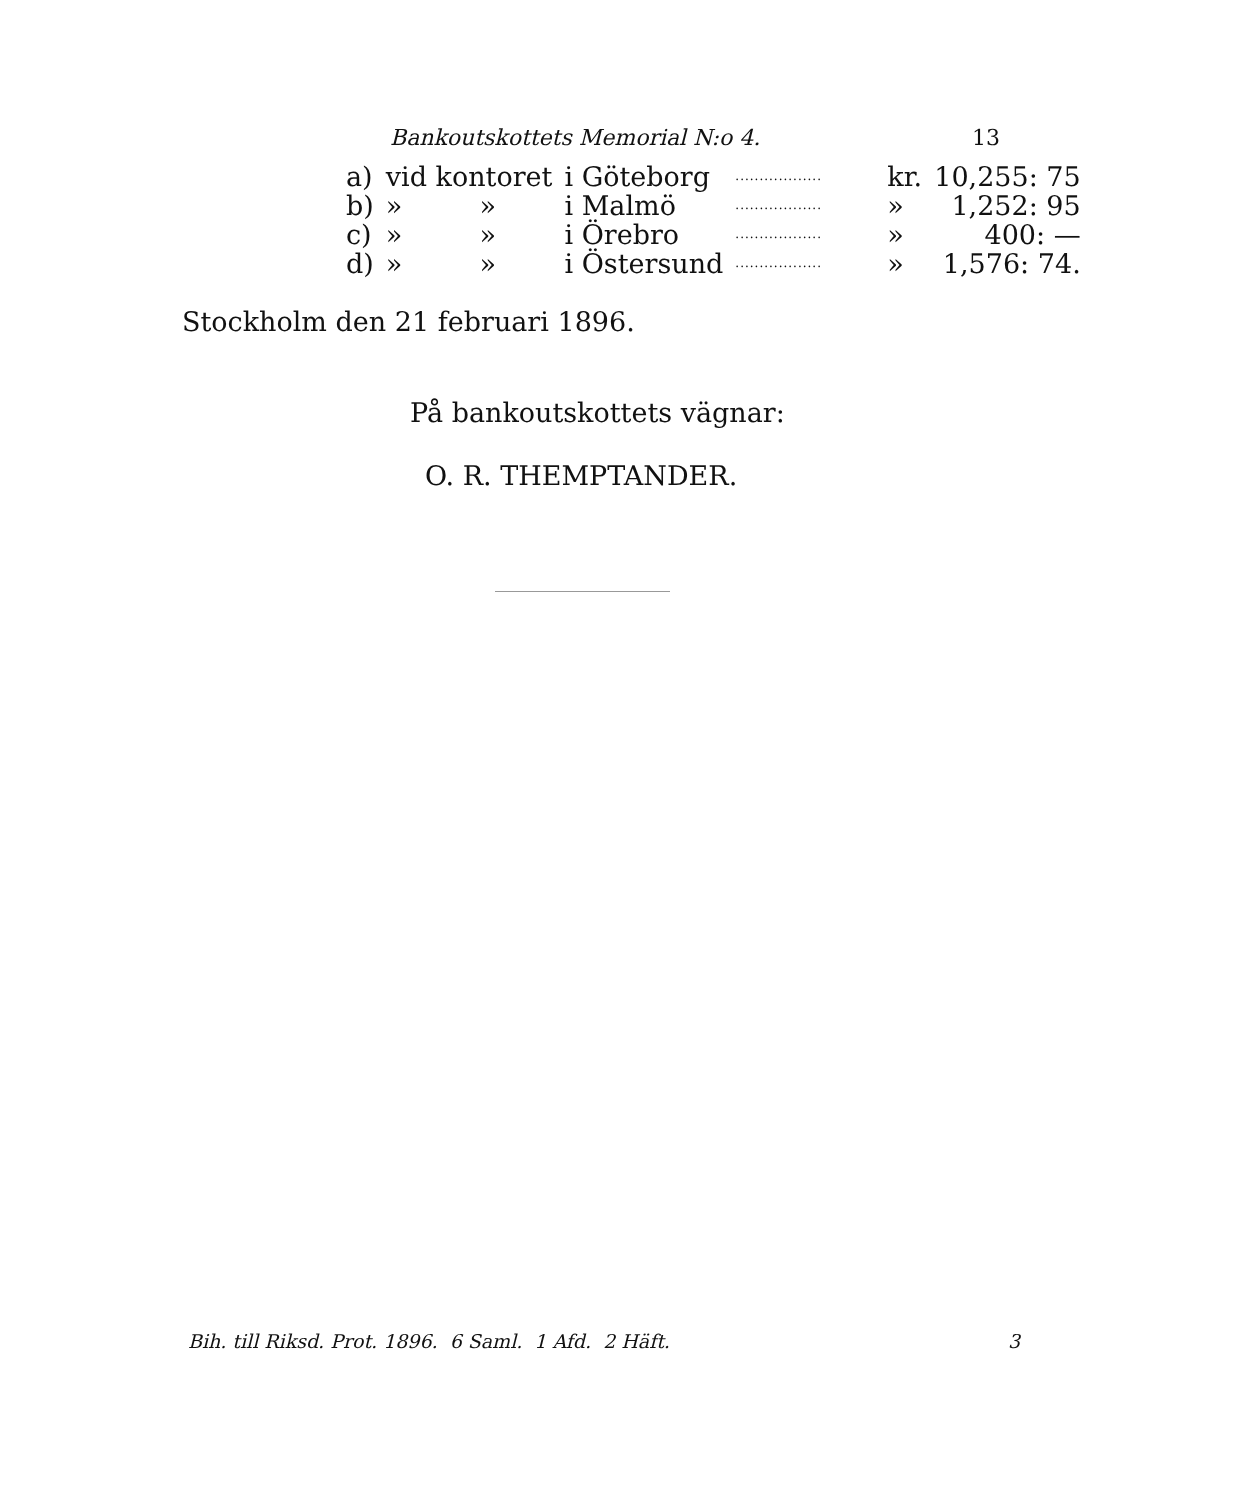Bankoutskottets Memorial N:o 4. 13
| a) | vid kontoret | i Göteborg | .................. | kr. | 10,255: 75 |
| b) | » » | i Malmö | .................. | » | 1,252: 95 |
| c) | » » | i Örebro | .................. | » | 400: — |
| d) | » » | i Östersund | .................. | » | 1,576: 74. |
Stockholm den 21 februari 1896.
På bankoutskottets vägnar:
O. R. THEMPTANDER.
Bih. till Riksd. Prot. 1896. 6 Saml. 1 Afd. 2 Häft. 3